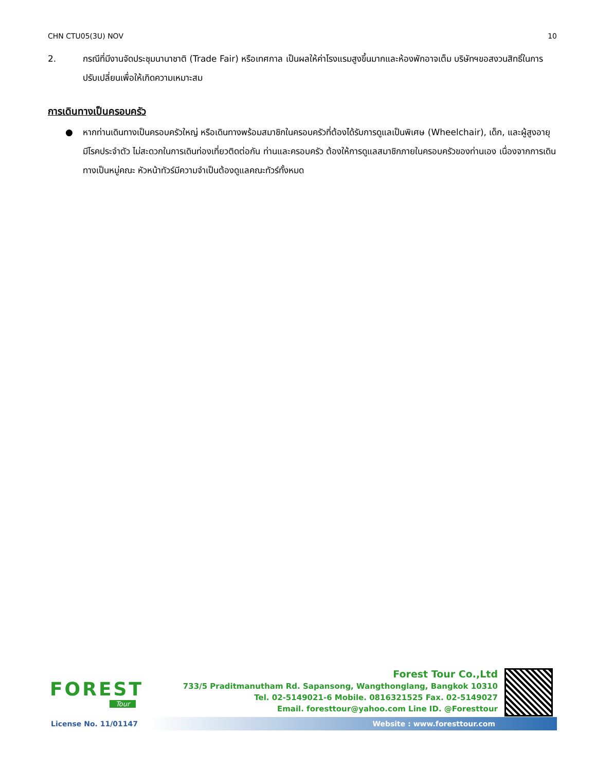CHN CTU05(3U) NOV 10
2. กรณีที่มีงานจัดประชุมนานาชาติ (Trade Fair) หรือเทศกาล เป็นผลให้ค่าโรงแรมสูงขึ้นมากและห้องพักอาจเต็ม บริษัทฯขอสงวนสิทธิ์ในการ ปรับเปลี่ยนเพื่อให้เกิดความเหมาะสม
การเดินทางเป็นครอบครัว
● หากท่านเดินทางเป็นครอบครัวใหญ่ หรือเดินทางพร้อมสมาชิกในครอบครัวที่ต้องได้รับการดูแลเป็นพิเศษ (Wheelchair), เด็ก, และผู้สูงอายุ มีโรคประจำตัว ไม่สะดวกในการเดินท่องเที่ยวติดต่อกัน ท่านและครอบครัว ต้องให้การดูแลสมาชิกภายในครอบครัวของท่านเอง เนื่องจากการเดินทางเป็นหมู่คณะ หัวหน้าทัวร์มีความจำเป็นต้องดูแลคณะทัวร์ทั้งหมด
FOREST
Tour
Forest Tour Co.,Ltd
733/5 Praditmanutham Rd. Sapansong, Wangthonglang, Bangkok 10310
Tel. 02-5149021-6 Mobile. 0816321525 Fax. 02-5149027
Email. foresttour@yahoo.com Line ID. @Foresttour
License No. 11/01147 Website : www.foresttour.com